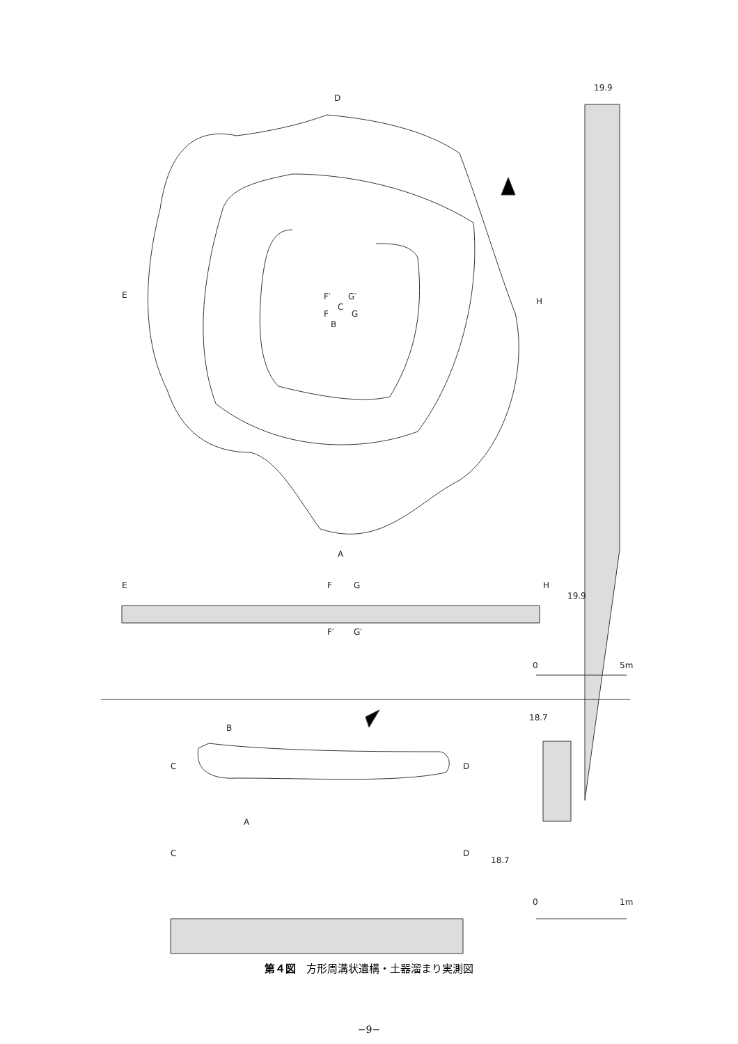D
A
E
H
F′
G′
C
F
G
B
E
F
G
H
19.9
F′
G′
19.9
0
5m
B
C
D
A
C
D
18.7
18.7
0
1m
第４図　方形周溝状遺構・土器溜まり実測図
−9−